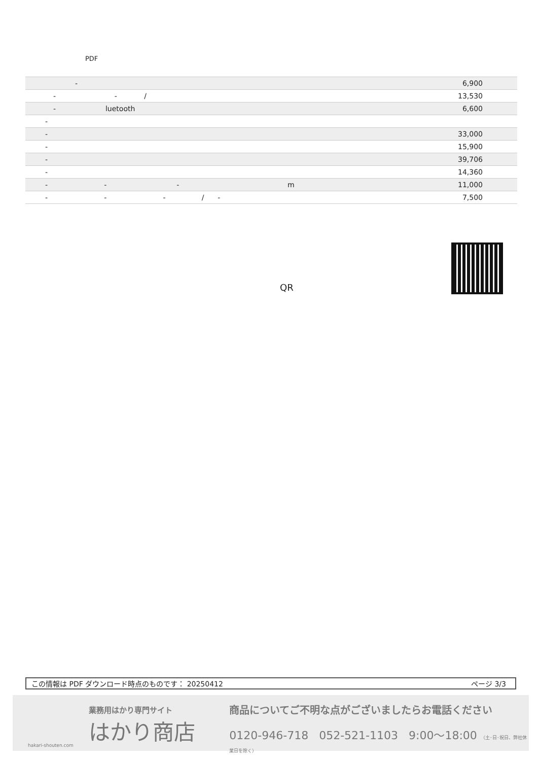PDF
| - | 6,900 |
| - - / | 13,530 |
| - luetooth | 6,600 |
| - | |
| - | 33,000 |
| - | 15,900 |
| - | 39,706 |
| - | 14,360 |
| - - - m | 11,000 |
| - - - / - | 7,500 |
QR
この情報は PDF ダウンロード時点のものです： 20250412 ページ 3/3
業務用はかり専門サイト
はかり商店
hakari-shouten.com
商品についてご不明な点がございましたらお電話ください
0120-946-718 052-521-1103 9:00〜18:00 （土･日･祝日、弊社休業日を除く）